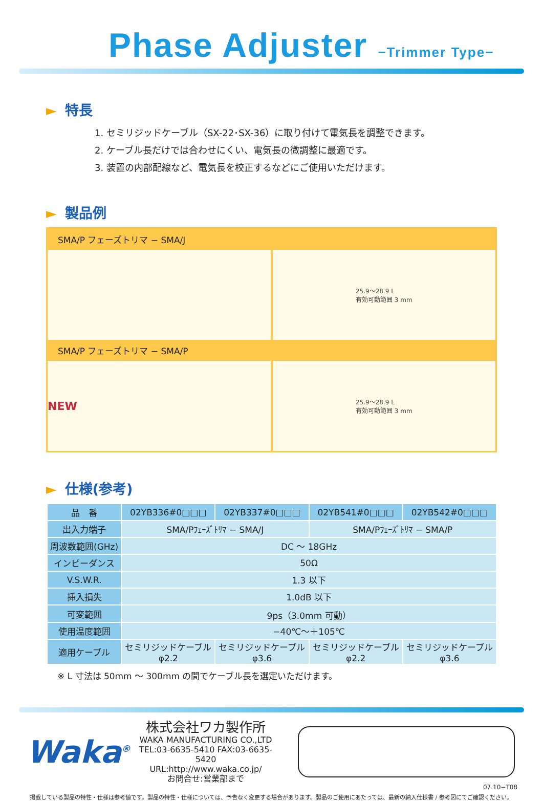Phase Adjuster −Trimmer Type−
► 特長
1. セミリジッドケーブル（SX-22･SX-36）に取り付けて電気長を調整できます。
2. ケーブル長だけでは合わせにくい、電気長の微調整に最適です。
3. 装置の内部配線など、電気長を校正するなどにご使用いただけます。
► 製品例
SMA/P フェーズトリマ − SMA/J
25.9〜28.9 L
有効可動範囲 3 mm
SMA/P フェーズトリマ − SMA/P
NEW
25.9〜28.9 L
有効可動範囲 3 mm
► 仕様(参考)
| 品 番 | 02YB336#0□□□ | 02YB337#0□□□ | 02YB541#0□□□ | 02YB542#0□□□ |
| --- | --- | --- | --- | --- |
| 出入力端子 | SMA/Pﾌｪｰｽﾞﾄﾘﾏ − SMA/J | | SMA/Pﾌｪｰｽﾞﾄﾘﾏ − SMA/P | |
| 周波数範囲(GHz) | DC 〜 18GHz | | | |
| インピーダンス | 50Ω | | | |
| V.S.W.R. | 1.3 以下 | | | |
| 挿入損失 | 1.0dB 以下 | | | |
| 可変範囲 | 9ps（3.0mm 可動） | | | |
| 使用温度範囲 | −40℃〜＋105℃ | | | |
| 適用ケーブル | セミリジッドケーブル φ2.2 | セミリジッドケーブル φ3.6 | セミリジッドケーブル φ2.2 | セミリジッドケーブル φ3.6 |
※ L 寸法は 50mm 〜 300mm の間でケーブル長を選定いただけます。
Waka<sup>®</sup>
株式会社ワカ製作所
WAKA MANUFACTURING CO.,LTD
TEL:03-6635-5410 FAX:03-6635-5420
URL:http://www.waka.co.jp/
お問合せ:営業部まで
07.10−T08
掲載している製品の特性・仕様は参考値です。製品の特性・仕様については、予告なく変更する場合があります。製品のご使用にあたっては、最新の納入仕様書 / 参考図にてご確認ください。